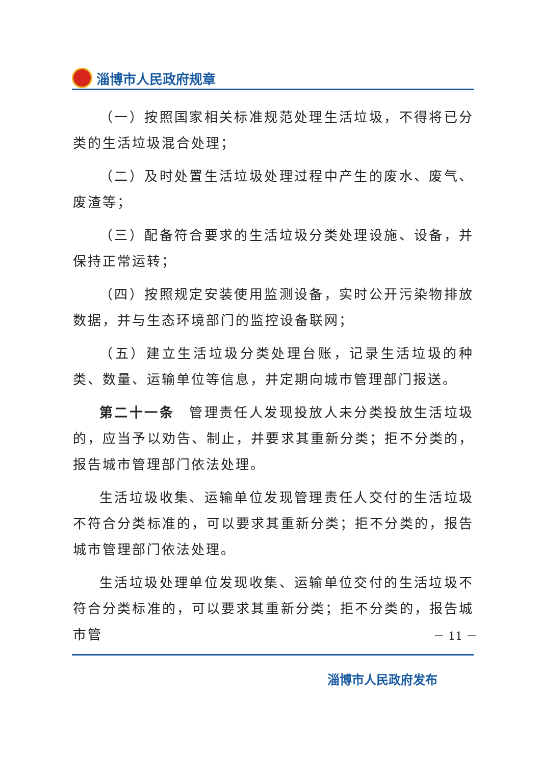淄博市人民政府规章
（一）按照国家相关标准规范处理生活垃圾，不得将已分类的生活垃圾混合处理；
（二）及时处置生活垃圾处理过程中产生的废水、废气、废渣等；
（三）配备符合要求的生活垃圾分类处理设施、设备，并保持正常运转；
（四）按照规定安装使用监测设备，实时公开污染物排放数据，并与生态环境部门的监控设备联网；
（五）建立生活垃圾分类处理台账，记录生活垃圾的种类、数量、运输单位等信息，并定期向城市管理部门报送。
第二十一条　管理责任人发现投放人未分类投放生活垃圾的，应当予以劝告、制止，并要求其重新分类；拒不分类的，报告城市管理部门依法处理。
生活垃圾收集、运输单位发现管理责任人交付的生活垃圾不符合分类标准的，可以要求其重新分类；拒不分类的，报告城市管理部门依法处理。
生活垃圾处理单位发现收集、运输单位交付的生活垃圾不符合分类标准的，可以要求其重新分类；拒不分类的，报告城市管
－ 11 －
淄博市人民政府发布